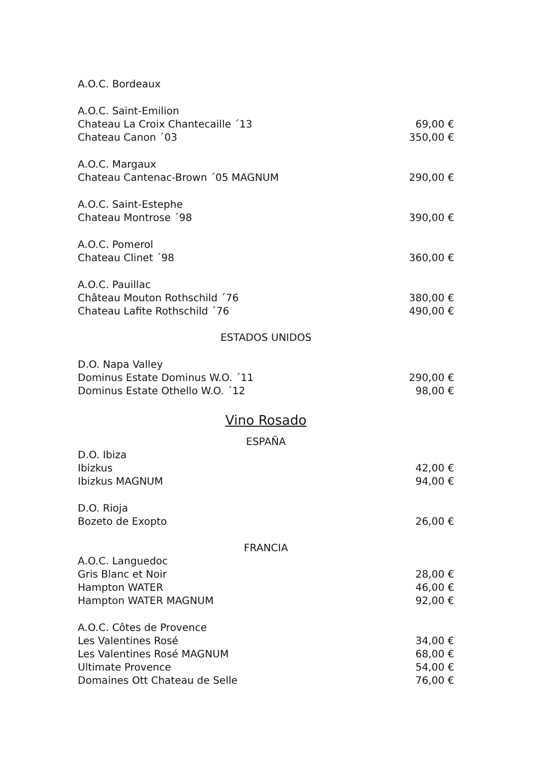A.O.C. Bordeaux
A.O.C. Saint-Emilion
Chateau La Croix Chantecaille ´13 69,00 €
Chateau Canon ´03 350,00 €
A.O.C. Margaux
Chateau Cantenac-Brown ´05 MAGNUM 290,00 €
A.O.C. Saint-Estephe
Chateau Montrose ´98 390,00 €
A.O.C. Pomerol
Chateau Clinet ´98 360,00 €
A.O.C. Pauillac
Château Mouton Rothschild ´76 380,00 €
Chateau Lafite Rothschild ´76 490,00 €
ESTADOS UNIDOS
D.O. Napa Valley
Dominus Estate Dominus W.O. ´11 290,00 €
Dominus Estate Othello W.O. ´12 98,00 €
Vino Rosado
ESPAÑA
D.O. Ibiza
Ibizkus 42,00 €
Ibizkus MAGNUM 94,00 €
D.O. Rioja
Bozeto de Exopto 26,00 €
FRANCIA
A.O.C. Languedoc
Gris Blanc et Noir 28,00 €
Hampton WATER 46,00 €
Hampton WATER MAGNUM 92,00 €
A.O.C. Côtes de Provence
Les Valentines Rosé 34,00 €
Les Valentines Rosé MAGNUM 68,00 €
Ultimate Provence 54,00 €
Domaines Ott Chateau de Selle 76,00 €